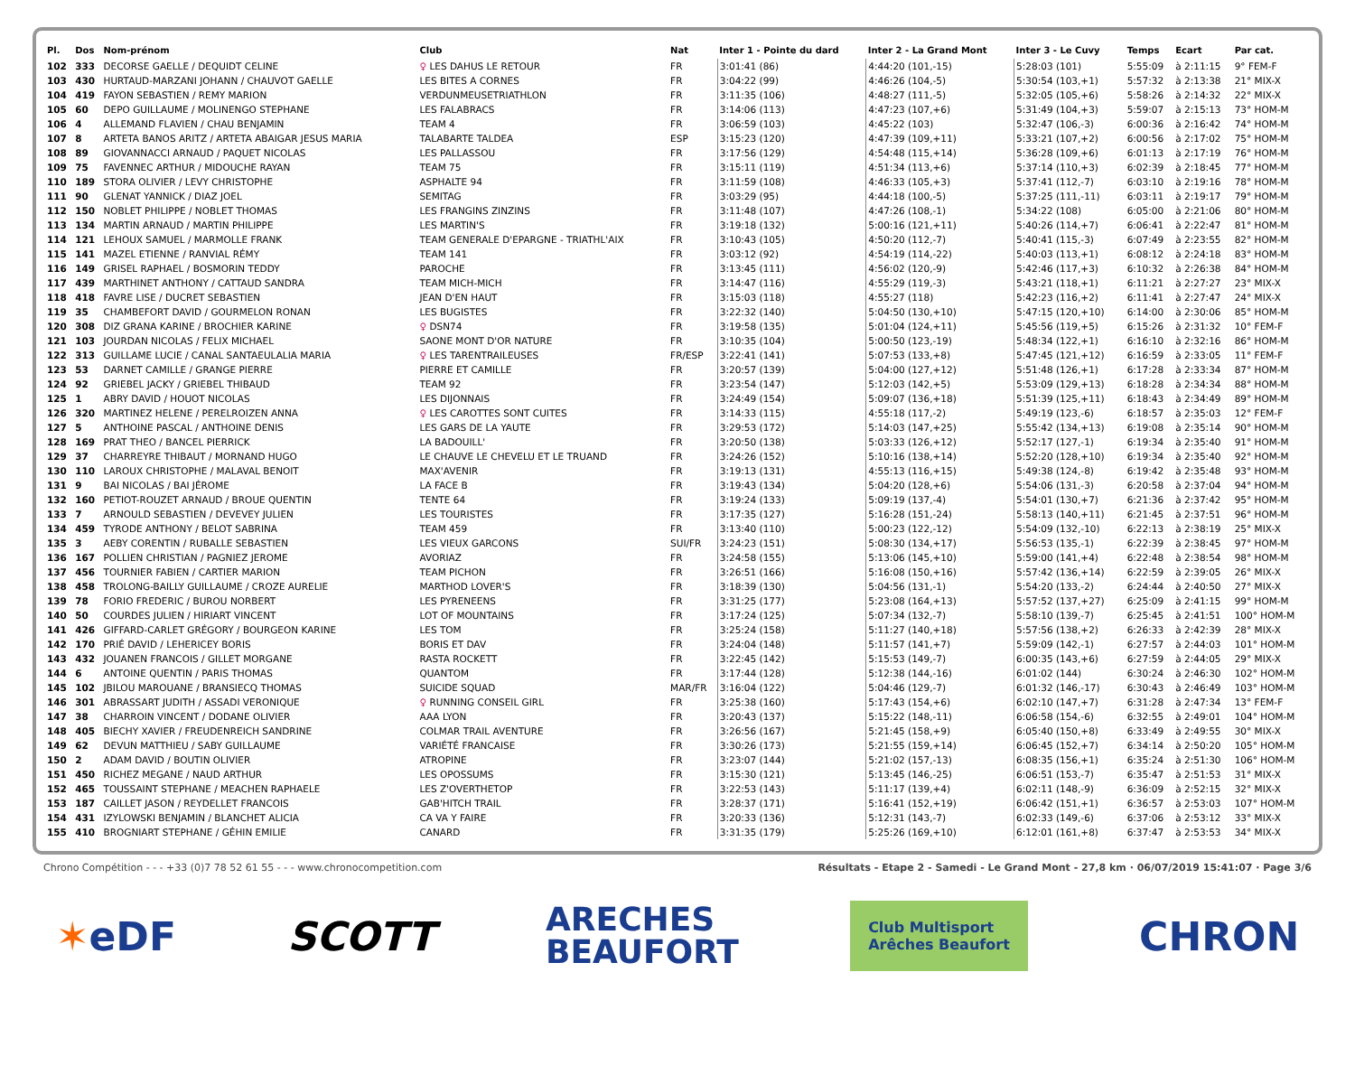| Pl. | Dos | Nom-prénom | Club | Nat | Inter 1 - Pointe du dard | Inter 2 - La Grand Mont | Inter 3 - Le Cuvy | Temps | Ecart | Par cat. |
| --- | --- | --- | --- | --- | --- | --- | --- | --- | --- | --- |
| 102 | 333 | DECORSE GAELLE / DEQUIDT CELINE | ♀ LES DAHUS LE RETOUR | FR | 3:01:41 (86) | 4:44:20 (101,-15) | 5:28:03 (101) | 5:55:09 | à 2:11:15 | 9° FEM-F |
| 103 | 430 | HURTAUD-MARZANI JOHANN / CHAUVOT GAELLE | LES BITES A CORNES | FR | 3:04:22 (99) | 4:46:26 (104,-5) | 5:30:54 (103,+1) | 5:57:32 | à 2:13:38 | 21° MIX-X |
| 104 | 419 | FAYON SEBASTIEN / REMY MARION | VERDUNMEUSETRIATHLON | FR | 3:11:35 (106) | 4:48:27 (111,-5) | 5:32:05 (105,+6) | 5:58:26 | à 2:14:32 | 22° MIX-X |
| 105 | 60 | DEPO GUILLAUME / MOLINENGO STEPHANE | LES FALABRACS | FR | 3:14:06 (113) | 4:47:23 (107,+6) | 5:31:49 (104,+3) | 5:59:07 | à 2:15:13 | 73° HOM-M |
| 106 | 4 | ALLEMAND FLAVIEN / CHAU BENJAMIN | TEAM 4 | FR | 3:06:59 (103) | 4:45:22 (103) | 5:32:47 (106,-3) | 6:00:36 | à 2:16:42 | 74° HOM-M |
| 107 | 8 | ARTETA BANOS ARITZ / ARTETA ABAIGAR JESUS MARIA | TALABARTE TALDEA | ESP | 3:15:23 (120) | 4:47:39 (109,+11) | 5:33:21 (107,+2) | 6:00:56 | à 2:17:02 | 75° HOM-M |
| 108 | 89 | GIOVANNACCI ARNAUD / PAQUET NICOLAS | LES PALLASSOU | FR | 3:17:56 (129) | 4:54:48 (115,+14) | 5:36:28 (109,+6) | 6:01:13 | à 2:17:19 | 76° HOM-M |
| 109 | 75 | FAVENNEC ARTHUR / MIDOUCHE RAYAN | TEAM 75 | FR | 3:15:11 (119) | 4:51:34 (113,+6) | 5:37:14 (110,+3) | 6:02:39 | à 2:18:45 | 77° HOM-M |
| 110 | 189 | STORA OLIVIER / LEVY CHRISTOPHE | ASPHALTE 94 | FR | 3:11:59 (108) | 4:46:33 (105,+3) | 5:37:41 (112,-7) | 6:03:10 | à 2:19:16 | 78° HOM-M |
| 111 | 90 | GLENAT YANNICK / DIAZ JOEL | SEMITAG | FR | 3:03:29 (95) | 4:44:18 (100,-5) | 5:37:25 (111,-11) | 6:03:11 | à 2:19:17 | 79° HOM-M |
| 112 | 150 | NOBLET PHILIPPE / NOBLET THOMAS | LES FRANGINS ZINZINS | FR | 3:11:48 (107) | 4:47:26 (108,-1) | 5:34:22 (108) | 6:05:00 | à 2:21:06 | 80° HOM-M |
| 113 | 134 | MARTIN ARNAUD / MARTIN PHILIPPE | LES MARTIN'S | FR | 3:19:18 (132) | 5:00:16 (121,+11) | 5:40:26 (114,+7) | 6:06:41 | à 2:22:47 | 81° HOM-M |
| 114 | 121 | LEHOUX SAMUEL / MARMOLLE FRANK | TEAM GENERALE D'EPARGNE - TRIATHL'AIX | FR | 3:10:43 (105) | 4:50:20 (112,-7) | 5:40:41 (115,-3) | 6:07:49 | à 2:23:55 | 82° HOM-M |
| 115 | 141 | MAZEL ETIENNE / RANVIAL RÉMY | TEAM 141 | FR | 3:03:12 (92) | 4:54:19 (114,-22) | 5:40:03 (113,+1) | 6:08:12 | à 2:24:18 | 83° HOM-M |
| 116 | 149 | GRISEL RAPHAEL / BOSMORIN TEDDY | PAROCHE | FR | 3:13:45 (111) | 4:56:02 (120,-9) | 5:42:46 (117,+3) | 6:10:32 | à 2:26:38 | 84° HOM-M |
| 117 | 439 | MARTHINET ANTHONY / CATTAUD SANDRA | TEAM MICH-MICH | FR | 3:14:47 (116) | 4:55:29 (119,-3) | 5:43:21 (118,+1) | 6:11:21 | à 2:27:27 | 23° MIX-X |
| 118 | 418 | FAVRE LISE / DUCRET SEBASTIEN | JEAN D'EN HAUT | FR | 3:15:03 (118) | 4:55:27 (118) | 5:42:23 (116,+2) | 6:11:41 | à 2:27:47 | 24° MIX-X |
| 119 | 35 | CHAMBEFORT DAVID / GOURMELON RONAN | LES BUGISTES | FR | 3:22:32 (140) | 5:04:50 (130,+10) | 5:47:15 (120,+10) | 6:14:00 | à 2:30:06 | 85° HOM-M |
| 120 | 308 | DIZ GRANA KARINE / BROCHIER KARINE | ♀ DSN74 | FR | 3:19:58 (135) | 5:01:04 (124,+11) | 5:45:56 (119,+5) | 6:15:26 | à 2:31:32 | 10° FEM-F |
| 121 | 103 | JOURDAN NICOLAS / FELIX MICHAEL | SAONE MONT D'OR NATURE | FR | 3:10:35 (104) | 5:00:50 (123,-19) | 5:48:34 (122,+1) | 6:16:10 | à 2:32:16 | 86° HOM-M |
| 122 | 313 | GUILLAME LUCIE / CANAL SANTAEULALIA MARIA | ♀ LES TARENTRAILEUSES | FR/ESP | 3:22:41 (141) | 5:07:53 (133,+8) | 5:47:45 (121,+12) | 6:16:59 | à 2:33:05 | 11° FEM-F |
| 123 | 53 | DARNET CAMILLE / GRANGE PIERRE | PIERRE ET CAMILLE | FR | 3:20:57 (139) | 5:04:00 (127,+12) | 5:51:48 (126,+1) | 6:17:28 | à 2:33:34 | 87° HOM-M |
| 124 | 92 | GRIEBEL JACKY / GRIEBEL THIBAUD | TEAM 92 | FR | 3:23:54 (147) | 5:12:03 (142,+5) | 5:53:09 (129,+13) | 6:18:28 | à 2:34:34 | 88° HOM-M |
| 125 | 1 | ABRY DAVID / HOUOT NICOLAS | LES DIJONNAIS | FR | 3:24:49 (154) | 5:09:07 (136,+18) | 5:51:39 (125,+11) | 6:18:43 | à 2:34:49 | 89° HOM-M |
| 126 | 320 | MARTINEZ HELENE / PERELROIZEN ANNA | ♀ LES CAROTTES SONT CUITES | FR | 3:14:33 (115) | 4:55:18 (117,-2) | 5:49:19 (123,-6) | 6:18:57 | à 2:35:03 | 12° FEM-F |
| 127 | 5 | ANTHOINE PASCAL / ANTHOINE DENIS | LES GARS DE LA YAUTE | FR | 3:29:53 (172) | 5:14:03 (147,+25) | 5:55:42 (134,+13) | 6:19:08 | à 2:35:14 | 90° HOM-M |
| 128 | 169 | PRAT THEO / BANCEL PIERRICK | LA BADOUILL' | FR | 3:20:50 (138) | 5:03:33 (126,+12) | 5:52:17 (127,-1) | 6:19:34 | à 2:35:40 | 91° HOM-M |
| 129 | 37 | CHARREYRE THIBAUT / MORNAND HUGO | LE CHAUVE LE CHEVELU ET LE TRUAND | FR | 3:24:26 (152) | 5:10:16 (138,+14) | 5:52:20 (128,+10) | 6:19:34 | à 2:35:40 | 92° HOM-M |
| 130 | 110 | LAROUX CHRISTOPHE / MALAVAL BENOIT | MAX'AVENIR | FR | 3:19:13 (131) | 4:55:13 (116,+15) | 5:49:38 (124,-8) | 6:19:42 | à 2:35:48 | 93° HOM-M |
| 131 | 9 | BAI NICOLAS / BAI JÉROME | LA FACE B | FR | 3:19:43 (134) | 5:04:20 (128,+6) | 5:54:06 (131,-3) | 6:20:58 | à 2:37:04 | 94° HOM-M |
| 132 | 160 | PETIOT-ROUZET ARNAUD / BROUE QUENTIN | TENTE 64 | FR | 3:19:24 (133) | 5:09:19 (137,-4) | 5:54:01 (130,+7) | 6:21:36 | à 2:37:42 | 95° HOM-M |
| 133 | 7 | ARNOULD SEBASTIEN / DEVEVEY JULIEN | LES TOURISTES | FR | 3:17:35 (127) | 5:16:28 (151,-24) | 5:58:13 (140,+11) | 6:21:45 | à 2:37:51 | 96° HOM-M |
| 134 | 459 | TYRODE ANTHONY / BELOT SABRINA | TEAM 459 | FR | 3:13:40 (110) | 5:00:23 (122,-12) | 5:54:09 (132,-10) | 6:22:13 | à 2:38:19 | 25° MIX-X |
| 135 | 3 | AEBY CORENTIN / RUBALLE SEBASTIEN | LES VIEUX GARCONS | SUI/FR | 3:24:23 (151) | 5:08:30 (134,+17) | 5:56:53 (135,-1) | 6:22:39 | à 2:38:45 | 97° HOM-M |
| 136 | 167 | POLLIEN CHRISTIAN / PAGNIEZ JEROME | AVORIAZ | FR | 3:24:58 (155) | 5:13:06 (145,+10) | 5:59:00 (141,+4) | 6:22:48 | à 2:38:54 | 98° HOM-M |
| 137 | 456 | TOURNIER FABIEN / CARTIER MARION | TEAM PICHON | FR | 3:26:51 (166) | 5:16:08 (150,+16) | 5:57:42 (136,+14) | 6:22:59 | à 2:39:05 | 26° MIX-X |
| 138 | 458 | TROLONG-BAILLY GUILLAUME / CROZE AURELIE | MARTHOD LOVER'S | FR | 3:18:39 (130) | 5:04:56 (131,-1) | 5:54:20 (133,-2) | 6:24:44 | à 2:40:50 | 27° MIX-X |
| 139 | 78 | FORIO FREDERIC / BUROU NORBERT | LES PYRENEENS | FR | 3:31:25 (177) | 5:23:08 (164,+13) | 5:57:52 (137,+27) | 6:25:09 | à 2:41:15 | 99° HOM-M |
| 140 | 50 | COURDES JULIEN / HIRIART VINCENT | LOT OF MOUNTAINS | FR | 3:17:24 (125) | 5:07:34 (132,-7) | 5:58:10 (139,-7) | 6:25:45 | à 2:41:51 | 100° HOM-M |
| 141 | 426 | GIFFARD-CARLET GRÉGORY / BOURGEON KARINE | LES TOM | FR | 3:25:24 (158) | 5:11:27 (140,+18) | 5:57:56 (138,+2) | 6:26:33 | à 2:42:39 | 28° MIX-X |
| 142 | 170 | PRIÉ DAVID / LEHERICEY BORIS | BORIS ET DAV | FR | 3:24:04 (148) | 5:11:57 (141,+7) | 5:59:09 (142,-1) | 6:27:57 | à 2:44:03 | 101° HOM-M |
| 143 | 432 | JOUANEN FRANCOIS / GILLET MORGANE | RASTA ROCKETT | FR | 3:22:45 (142) | 5:15:53 (149,-7) | 6:00:35 (143,+6) | 6:27:59 | à 2:44:05 | 29° MIX-X |
| 144 | 6 | ANTOINE QUENTIN / PARIS THOMAS | QUANTOM | FR | 3:17:44 (128) | 5:12:38 (144,-16) | 6:01:02 (144) | 6:30:24 | à 2:46:30 | 102° HOM-M |
| 145 | 102 | JBILOU MAROUANE / BRANSIECQ THOMAS | SUICIDE SQUAD | MAR/FR | 3:16:04 (122) | 5:04:46 (129,-7) | 6:01:32 (146,-17) | 6:30:43 | à 2:46:49 | 103° HOM-M |
| 146 | 301 | ABRASSART JUDITH / ASSADI VERONIQUE | ♀ RUNNING CONSEIL GIRL | FR | 3:25:38 (160) | 5:17:43 (154,+6) | 6:02:10 (147,+7) | 6:31:28 | à 2:47:34 | 13° FEM-F |
| 147 | 38 | CHARROIN VINCENT / DODANE OLIVIER | AAA LYON | FR | 3:20:43 (137) | 5:15:22 (148,-11) | 6:06:58 (154,-6) | 6:32:55 | à 2:49:01 | 104° HOM-M |
| 148 | 405 | BIECHY XAVIER / FREUDENREICH SANDRINE | COLMAR TRAIL AVENTURE | FR | 3:26:56 (167) | 5:21:45 (158,+9) | 6:05:40 (150,+8) | 6:33:49 | à 2:49:55 | 30° MIX-X |
| 149 | 62 | DEVUN MATTHIEU / SABY GUILLAUME | VARIÉTÉ FRANCAISE | FR | 3:30:26 (173) | 5:21:55 (159,+14) | 6:06:45 (152,+7) | 6:34:14 | à 2:50:20 | 105° HOM-M |
| 150 | 2 | ADAM DAVID / BOUTIN OLIVIER | ATROPINE | FR | 3:23:07 (144) | 5:21:02 (157,-13) | 6:08:35 (156,+1) | 6:35:24 | à 2:51:30 | 106° HOM-M |
| 151 | 450 | RICHEZ MEGANE / NAUD ARTHUR | LES OPOSSUMS | FR | 3:15:30 (121) | 5:13:45 (146,-25) | 6:06:51 (153,-7) | 6:35:47 | à 2:51:53 | 31° MIX-X |
| 152 | 465 | TOUSSAINT STEPHANE / MEACHEN RAPHAELE | LES Z'OVERTHETOP | FR | 3:22:53 (143) | 5:11:17 (139,+4) | 6:02:11 (148,-9) | 6:36:09 | à 2:52:15 | 32° MIX-X |
| 153 | 187 | CAILLET JASON / REYDELLET FRANCOIS | GAB'HITCH TRAIL | FR | 3:28:37 (171) | 5:16:41 (152,+19) | 6:06:42 (151,+1) | 6:36:57 | à 2:53:03 | 107° HOM-M |
| 154 | 431 | IZYLOWSKI BENJAMIN / BLANCHET ALICIA | CA VA Y FAIRE | FR | 3:20:33 (136) | 5:12:31 (143,-7) | 6:02:33 (149,-6) | 6:37:06 | à 2:53:12 | 33° MIX-X |
| 155 | 410 | BROGNIART STEPHANE / GÉHIN EMILIE | CANARD | FR | 3:31:35 (179) | 5:25:26 (169,+10) | 6:12:01 (161,+8) | 6:37:47 | à 2:53:53 | 34° MIX-X |
Chrono Compétition - - - +33 (0)7 78 52 61 55 - - - www.chronocompetition.com Résultats - Etape 2 - Samedi - Le Grand Mont - 27,8 km · 06/07/2019 15:41:07 · Page 3/6
✶eDF SCOTT ARECHES
BEAUFORT Club Multisport
Arêches Beaufort CHRON